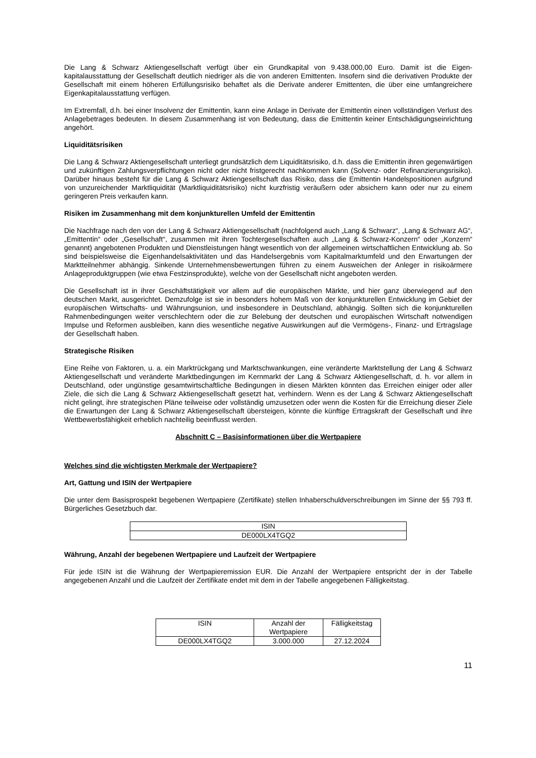Die Lang & Schwarz Aktiengesellschaft verfügt über ein Grundkapital von 9.438.000,00 Euro. Damit ist die Eigen-kapitalausstattung der Gesellschaft deutlich niedriger als die von anderen Emittenten. Insofern sind die derivativen Produkte der Gesellschaft mit einem höheren Erfüllungsrisiko behaftet als die Derivate anderer Emittenten, die über eine umfangreichere Eigenkapitalausstattung verfügen.
Im Extremfall, d.h. bei einer Insolvenz der Emittentin, kann eine Anlage in Derivate der Emittentin einen vollständigen Verlust des Anlagebetrages bedeuten. In diesem Zusammenhang ist von Bedeutung, dass die Emittentin keiner Entschädigungseinrichtung angehört.
Liquiditätsrisiken
Die Lang & Schwarz Aktiengesellschaft unterliegt grundsätzlich dem Liquiditätsrisiko, d.h. dass die Emittentin ihren gegenwärtigen und zukünftigen Zahlungsverpflichtungen nicht oder nicht fristgerecht nachkommen kann (Solvenz- oder Refinanzierungsrisiko). Darüber hinaus besteht für die Lang & Schwarz Aktiengesellschaft das Risiko, dass die Emittentin Handelspositionen aufgrund von unzureichender Marktliquidität (Marktliquiditätsrisiko) nicht kurzfristig veräußern oder absichern kann oder nur zu einem geringeren Preis verkaufen kann.
Risiken im Zusammenhang mit dem konjunkturellen Umfeld der Emittentin
Die Nachfrage nach den von der Lang & Schwarz Aktiengesellschaft (nachfolgend auch „Lang & Schwarz“, „Lang & Schwarz AG“, „Emittentin“ oder „Gesellschaft“, zusammen mit ihren Tochtergesellschaften auch „Lang & Schwarz-Konzern“ oder „Konzern“ genannt) angebotenen Produkten und Dienstleistungen hängt wesentlich von der allgemeinen wirtschaftlichen Entwicklung ab. So sind beispielsweise die Eigenhandelsaktivitäten und das Handelsergebnis vom Kapitalmarktumfeld und den Erwartungen der Marktteilnehmer abhängig. Sinkende Unternehmensbewertungen führen zu einem Ausweichen der Anleger in risikoärmere Anlageproduktgruppen (wie etwa Festzinsprodukte), welche von der Gesellschaft nicht angeboten werden.
Die Gesellschaft ist in ihrer Geschäftstätigkeit vor allem auf die europäischen Märkte, und hier ganz überwiegend auf den deutschen Markt, ausgerichtet. Demzufolge ist sie in besonders hohem Maß von der konjunkturellen Entwicklung im Gebiet der europäischen Wirtschafts- und Währungsunion, und insbesondere in Deutschland, abhängig. Sollten sich die konjunkturellen Rahmenbedingungen weiter verschlechtern oder die zur Belebung der deutschen und europäischen Wirtschaft notwendigen Impulse und Reformen ausbleiben, kann dies wesentliche negative Auswirkungen auf die Vermögens-, Finanz- und Ertragslage der Gesellschaft haben.
Strategische Risiken
Eine Reihe von Faktoren, u. a. ein Marktrückgang und Marktschwankungen, eine veränderte Marktstellung der Lang & Schwarz Aktiengesellschaft und veränderte Marktbedingungen im Kernmarkt der Lang & Schwarz Aktiengesellschaft, d. h. vor allem in Deutschland, oder ungünstige gesamtwirtschaftliche Bedingungen in diesen Märkten könnten das Erreichen einiger oder aller Ziele, die sich die Lang & Schwarz Aktiengesellschaft gesetzt hat, verhindern. Wenn es der Lang & Schwarz Aktiengesellschaft nicht gelingt, ihre strategischen Pläne teilweise oder vollständig umzusetzen oder wenn die Kosten für die Erreichung dieser Ziele die Erwartungen der Lang & Schwarz Aktiengesellschaft übersteigen, könnte die künftige Ertragskraft der Gesellschaft und ihre Wettbewerbsfähigkeit erheblich nachteilig beeinflusst werden.
Abschnitt C – Basisinformationen über die Wertpapiere
Welches sind die wichtigsten Merkmale der Wertpapiere?
Art, Gattung und ISIN der Wertpapiere
Die unter dem Basisprospekt begebenen Wertpapiere (Zertifikate) stellen Inhaberschuldverschreibungen im Sinne der §§ 793 ff. Bürgerliches Gesetzbuch dar.
| ISIN |
| --- |
| DE000LX4TGQ2 |
Währung, Anzahl der begebenen Wertpapiere und Laufzeit der Wertpapiere
Für jede ISIN ist die Währung der Wertpapieremission EUR. Die Anzahl der Wertpapiere entspricht der in der Tabelle angegebenen Anzahl und die Laufzeit der Zertifikate endet mit dem in der Tabelle angegebenen Fälligkeitstag.
| ISIN | Anzahl der Wertpapiere | Fälligkeitstag |
| --- | --- | --- |
| DE000LX4TGQ2 | 3.000.000 | 27.12.2024 |
11